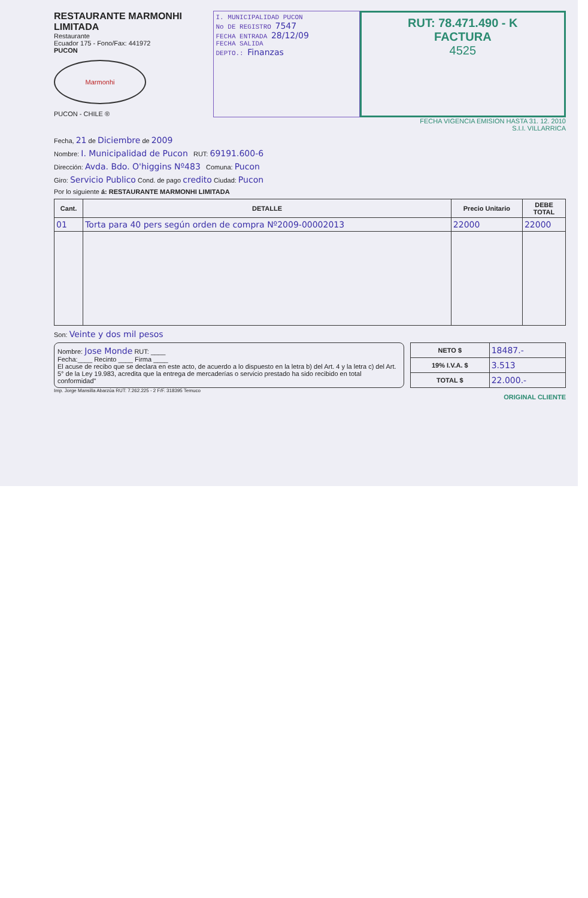RESTAURANTE MARMONHI LIMITADA
Restaurante
Ecuador 175 - Fono/Fax: 441972
PUCON
Marmonhi
PUCON - CHILE ®
I. MUNICIPALIDAD PUCON
No DE REGISTRO 7547
FECHA ENTRADA 28/12/09
FECHA SALIDA
DEPTO.: Finanzas
RUT: 78.471.490 - K
FACTURA
4525
FECHA VIGENCIA EMISION HASTA 31. 12. 2010
S.I.I. VILLARRICA
Fecha, 21 de Diciembre de 2009
Nombre: I. Municipalidad de Pucon RUT: 69191.600-6
Dirección: Avda. Bdo. O'higgins Nº483 Comuna: Pucon
Giro: Servicio Publico Cond. de pago credito Ciudad: Pucon
Por lo siguiente á: RESTAURANTE MARMONHI LIMITADA
| Cant. | DETALLE | Precio Unitario | DEBE TOTAL |
| --- | --- | --- | --- |
| 01 | Torta para 40 pers según orden de compra Nº2009-00002013 | 22000 | 22000 |
Son: Veinte y dos mil pesos
Nombre: Jose Monde RUT: ____
Fecha:____ Recinto ____ Firma ____
El acuse de recibo que se declara en este acto, de acuerdo a lo dispuesto en la letra b) del Art. 4 y la letra c) del Art. 5° de la Ley 19.983, acredita que la entrega de mercaderías o servicio prestado ha sido recibido en total conformidad"
| NETO $ | 18487.- |
| 19% I.V.A. $ | 3.513 |
| TOTAL $ | 22.000.- |
Imp. Jorge Mansilla Abarzúa RUT: 7.262.225 - 2 F/F. 318395 Temuco
ORIGINAL CLIENTE